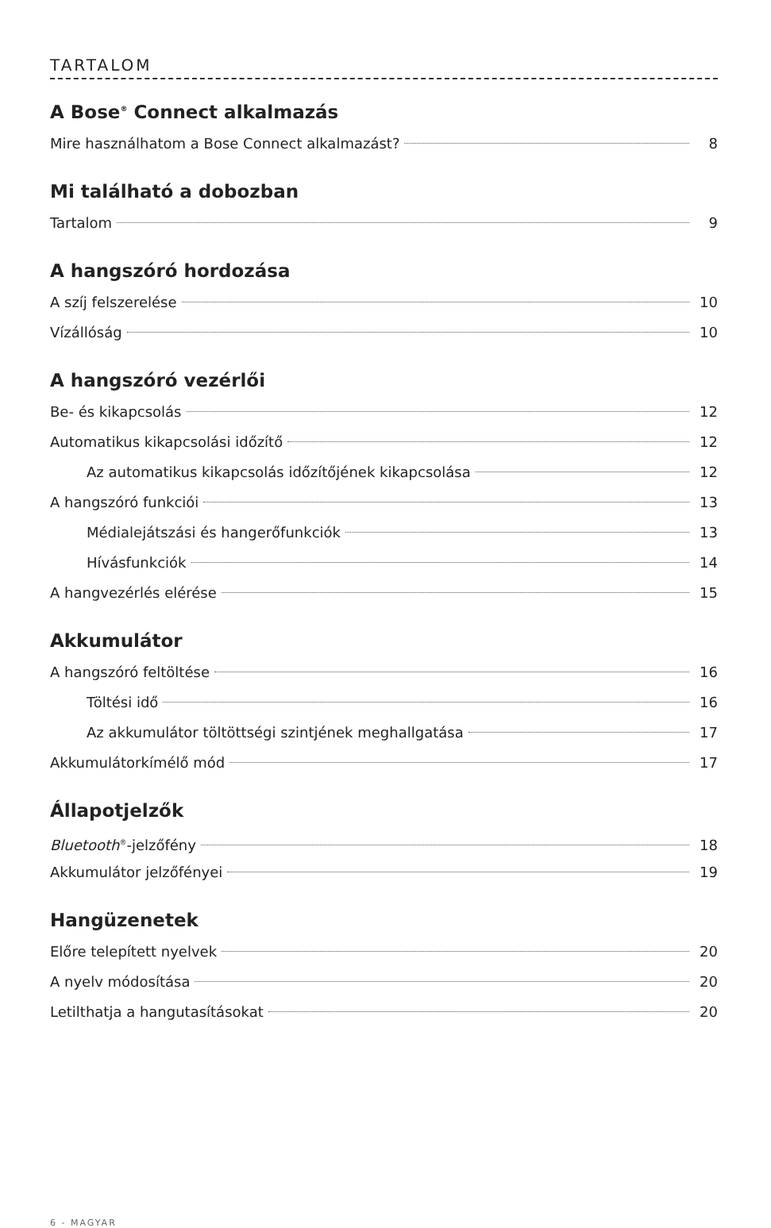TARTALOM
A Bose<sup>®</sup> Connect alkalmazás
Mire használhatom a Bose Connect alkalmazást? 8
Mi található a dobozban
Tartalom 9
A hangszóró hordozása
A szíj felszerelése 10
Vízállóság 10
A hangszóró vezérlői
Be- és kikapcsolás 12
Automatikus kikapcsolási időzítő 12
Az automatikus kikapcsolás időzítőjének kikapcsolása 12
A hangszóró funkciói 13
Médialejátszási és hangerőfunkciók 13
Hívásfunkciók 14
A hangvezérlés elérése 15
Akkumulátor
A hangszóró feltöltése 16
Töltési idő 16
Az akkumulátor töltöttségi szintjének meghallgatása 17
Akkumulátorkímélő mód 17
Állapotjelzők
Bluetooth<sup>®</sup>-jelzőfény 18
Akkumulátor jelzőfényei 19
Hangüzenetek
Előre telepített nyelvek 20
A nyelv módosítása 20
Letilthatja a hangutasításokat 20
6 - MAGYAR